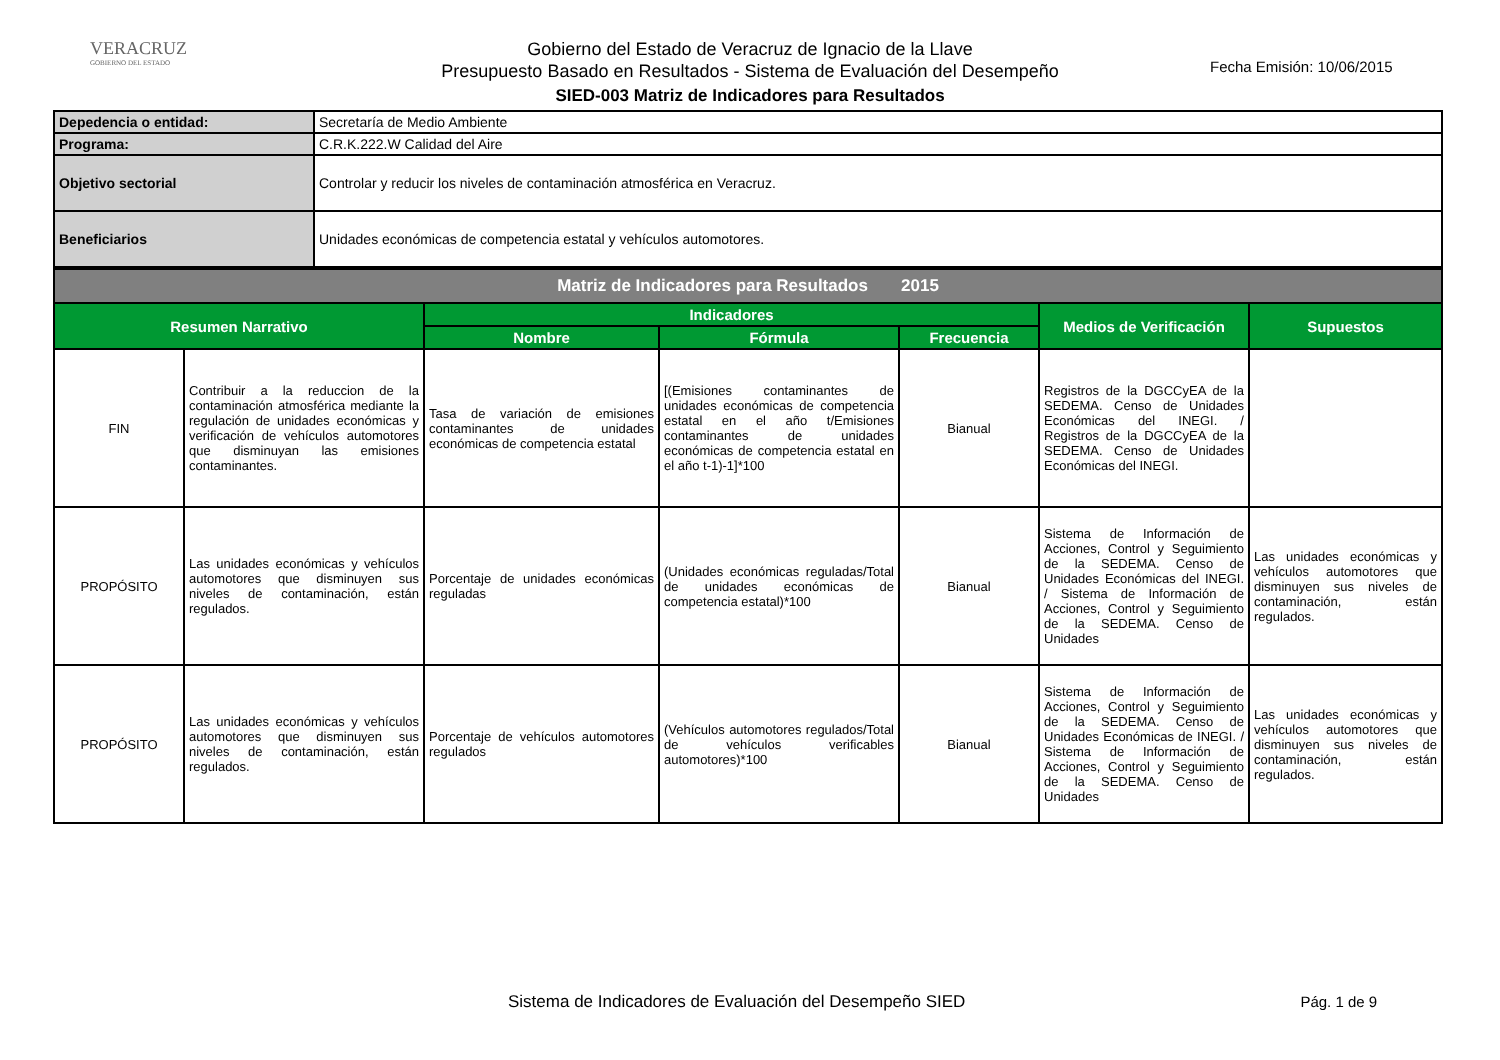VERACRUZ
GOBIERNO DEL ESTADO
Gobierno del Estado de Veracruz de Ignacio de la Llave
Presupuesto Basado en Resultados - Sistema de Evaluación del Desempeño
SIED-003 Matriz de Indicadores para Resultados
Fecha Emisión: 10/06/2015
| Depedencia o entidad: | Secretaría de Medio Ambiente |
| Programa: | C.R.K.222.W Calidad del Aire |
| Objetivo sectorial | Controlar y reducir los niveles de contaminación atmosférica en Veracruz. |
| Beneficiarios | Unidades económicas de competencia estatal y vehículos automotores. |
| Matriz de Indicadores para Resultados 2015 | | | | | | |
| Resumen Narrativo | | Indicadores | | | Medios de Verificación | Supuestos |
| | | Nombre | Fórmula | Frecuencia | | |
| FIN | Contribuir a la reduccion de la contaminación atmosférica mediante la regulación de unidades económicas y verificación de vehículos automotores que disminuyan las emisiones contaminantes. | Tasa de variación de emisiones contaminantes de unidades económicas de competencia estatal | [(Emisiones contaminantes de unidades económicas de competencia estatal en el año t/Emisiones contaminantes de unidades económicas de competencia estatal en el año t-1)-1]*100 | Bianual | Registros de la DGCCyEA de la SEDEMA. Censo de Unidades Económicas del INEGI. / Registros de la DGCCyEA de la SEDEMA. Censo de Unidades Económicas del INEGI. | |
| PROPÓSITO | Las unidades económicas y vehículos automotores que disminuyen sus niveles de contaminación, están regulados. | Porcentaje de unidades económicas reguladas | (Unidades económicas reguladas/Total de unidades económicas de competencia estatal)*100 | Bianual | Sistema de Información de Acciones, Control y Seguimiento de la SEDEMA. Censo de Unidades Económicas del INEGI. / Sistema de Información de Acciones, Control y Seguimiento de la SEDEMA. Censo de Unidades | Las unidades económicas y vehículos automotores que disminuyen sus niveles de contaminación, están regulados. |
| PROPÓSITO | Las unidades económicas y vehículos automotores que disminuyen sus niveles de contaminación, están regulados. | Porcentaje de vehículos automotores regulados | (Vehículos automotores regulados/Total de vehículos verificables automotores)*100 | Bianual | Sistema de Información de Acciones, Control y Seguimiento de la SEDEMA. Censo de Unidades Económicas de INEGI. / Sistema de Información de Acciones, Control y Seguimiento de la SEDEMA. Censo de Unidades | Las unidades económicas y vehículos automotores que disminuyen sus niveles de contaminación, están regulados. |
Sistema de Indicadores de Evaluación del Desempeño SIED Pág. 1 de 9